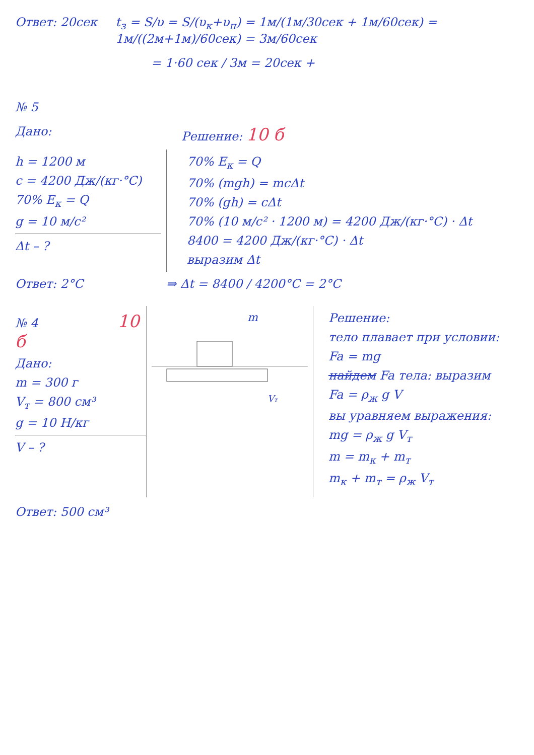Ответ: 20сек t<sub>з</sub> = S/υ = S/(υ<sub>к</sub>+υ<sub>п</sub>) = 1м/(1м/30сек + 1м/60сек) = 1м/((2м+1м)/60сек) = 3м/60сек
= 1·60 сек / 3м = 20сек +
№ 5
Дано: Решение: 10 б
h = 1200 м
c = 4200 Дж/(кг·°C)
70% E<sub>к</sub> = Q
g = 10 м/с²
Δt – ?
70% E<sub>к</sub> = Q
70% (mgh) = mcΔt
70% (gh) = cΔt
70% (10 м/с² · 1200 м) = 4200 Дж/(кг·°C) · Δt
8400 = 4200 Дж/(кг·°C) · Δt
выразим Δt
Ответ: 2°C ⇒ Δt = 8400 / 4200°C = 2°C
№ 4 10 б
Дано:
m = 300 г
V<sub>т</sub> = 800 см³
g = 10 Н/кг
V – ?
Ответ: 500 см³
m
Vт
Решение:
тело плавает при условии:
Fa = mg
найдем Fa тела: выразим
Fa = ρ<sub>ж</sub> g V
вы уравняем выра­жения:
mg = ρ<sub>ж</sub> g V<sub>т</sub>
m = m<sub>к</sub> + m<sub>т</sub>
m<sub>к</sub> + m<sub>т</sub> = ρ<sub>ж</sub> V<sub>т</sub>